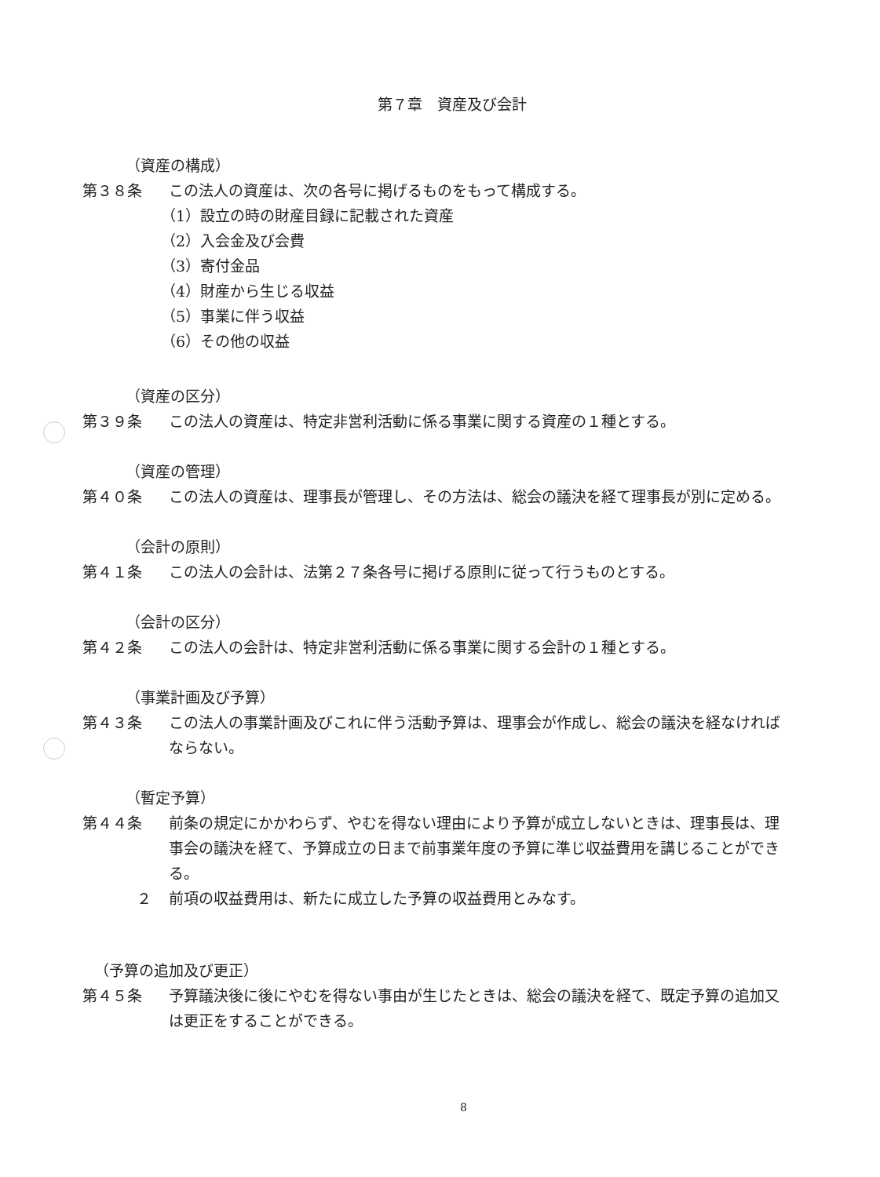第７章　資産及び会計
（資産の構成）
第３８条 この法人の資産は、次の各号に掲げるものをもって構成する。
（1）設立の時の財産目録に記載された資産
（2）入会金及び会費
（3）寄付金品
（4）財産から生じる収益
（5）事業に伴う収益
（6）その他の収益
（資産の区分）
第３９条 この法人の資産は、特定非営利活動に係る事業に関する資産の１種とする。
（資産の管理）
第４０条 この法人の資産は、理事長が管理し、その方法は、総会の議決を経て理事長が別に定める。
（会計の原則）
第４１条 この法人の会計は、法第２７条各号に掲げる原則に従って行うものとする。
（会計の区分）
第４２条 この法人の会計は、特定非営利活動に係る事業に関する会計の１種とする。
（事業計画及び予算）
第４３条 この法人の事業計画及びこれに伴う活動予算は、理事会が作成し、総会の議決を経なければならない。
（暫定予算）
第４４条 前条の規定にかかわらず、やむを得ない理由により予算が成立しないときは、理事長は、理事会の議決を経て、予算成立の日まで前事業年度の予算に準じ収益費用を講じることができる。
２ 前項の収益費用は、新たに成立した予算の収益費用とみなす。
（予算の追加及び更正）
第４５条 予算議決後に後にやむを得ない事由が生じたときは、総会の議決を経て、既定予算の追加又は更正をすることができる。
8